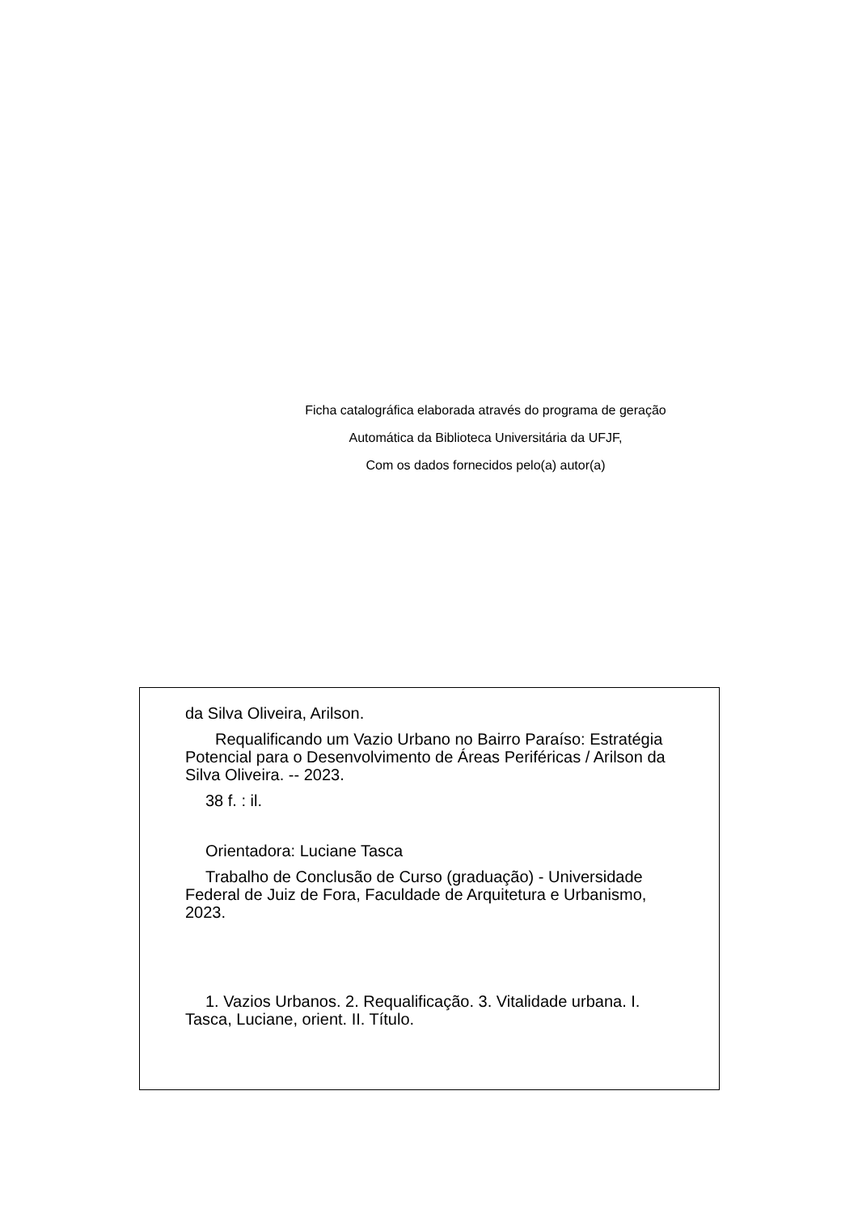Ficha catalográfica elaborada através do programa de geração
Automática da Biblioteca Universitária da UFJF,
Com os dados fornecidos pelo(a) autor(a)
da Silva Oliveira, Arilson.
Requalificando um Vazio Urbano no Bairro Paraíso: Estratégia Potencial para o Desenvolvimento de Áreas Periféricas / Arilson da Silva Oliveira. -- 2023.
38 f. : il.
Orientadora: Luciane Tasca
Trabalho de Conclusão de Curso (graduação) - Universidade Federal de Juiz de Fora, Faculdade de Arquitetura e Urbanismo, 2023.
1. Vazios Urbanos. 2. Requalificação. 3. Vitalidade urbana. I. Tasca, Luciane, orient. II. Título.